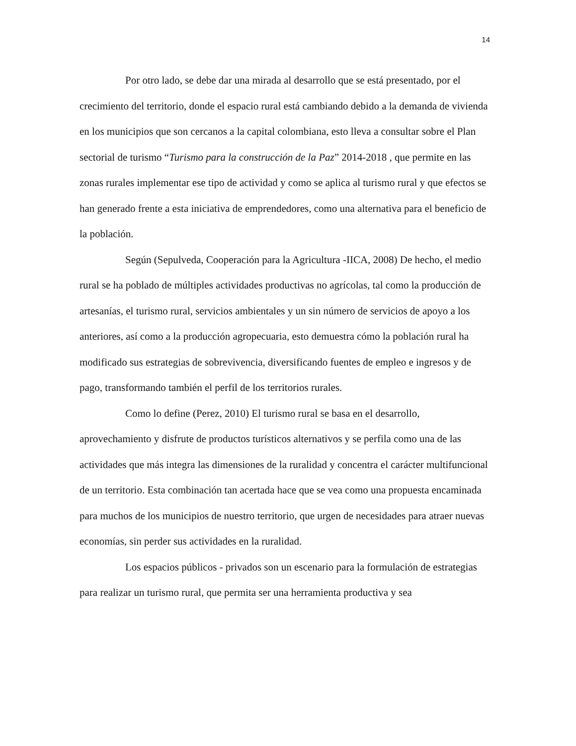14
Por otro lado, se debe dar una mirada al desarrollo que se está presentado, por el crecimiento del territorio, donde el espacio rural está cambiando debido a la demanda de vivienda en los municipios que son cercanos a la capital colombiana, esto lleva a consultar sobre el Plan sectorial de turismo “Turismo para la construcción de la Paz” 2014-2018 , que permite en las zonas rurales implementar ese tipo de actividad y como se aplica al turismo rural y que efectos se han generado frente a esta iniciativa de emprendedores, como una alternativa para el beneficio de la población.
Según (Sepulveda, Cooperación para la Agricultura -IICA, 2008) De hecho, el medio rural se ha poblado de múltiples actividades productivas no agrícolas, tal como la producción de artesanías, el turismo rural, servicios ambientales y un sin número de servicios de apoyo a los anteriores, así como a la producción agropecuaria, esto demuestra cómo la población rural ha modificado sus estrategias de sobrevivencia, diversificando fuentes de empleo e ingresos y de pago, transformando también el perfil de los territorios rurales.
Como lo define (Perez, 2010) El turismo rural se basa en el desarrollo, aprovechamiento y disfrute de productos turísticos alternativos y se perfila como una de las actividades que más integra las dimensiones de la ruralidad y concentra el carácter multifuncional de un territorio. Esta combinación tan acertada hace que se vea como una propuesta encaminada para muchos de los municipios de nuestro territorio, que urgen de necesidades para atraer nuevas economías, sin perder sus actividades en la ruralidad.
Los espacios públicos - privados son un escenario para la formulación de estrategias para realizar un turismo rural, que permita ser una herramienta productiva y sea